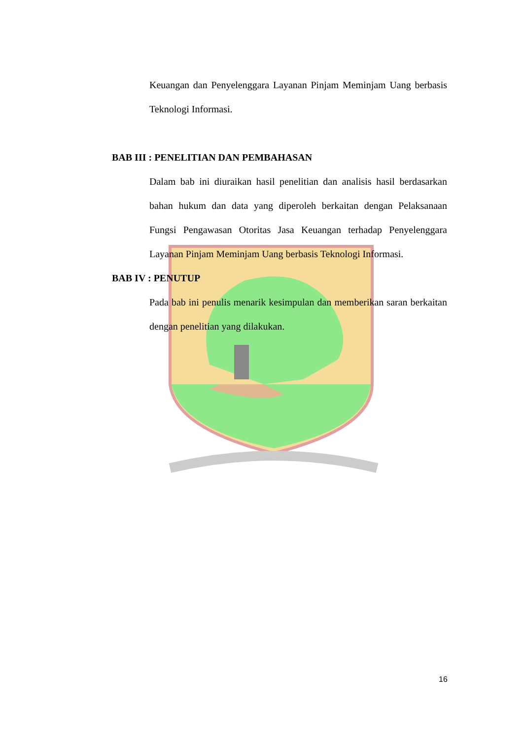Keuangan dan Penyelenggara Layanan Pinjam Meminjam Uang berbasis Teknologi Informasi.
BAB III : PENELITIAN DAN PEMBAHASAN
Dalam bab ini diuraikan hasil penelitian dan analisis hasil berdasarkan bahan hukum dan data yang diperoleh berkaitan dengan Pelaksanaan Fungsi Pengawasan Otoritas Jasa Keuangan terhadap Penyelenggara Layanan Pinjam Meminjam Uang berbasis Teknologi Informasi.
BAB IV : PENUTUP
Pada bab ini penulis menarik kesimpulan dan memberikan saran berkaitan dengan penelitian yang dilakukan.
16